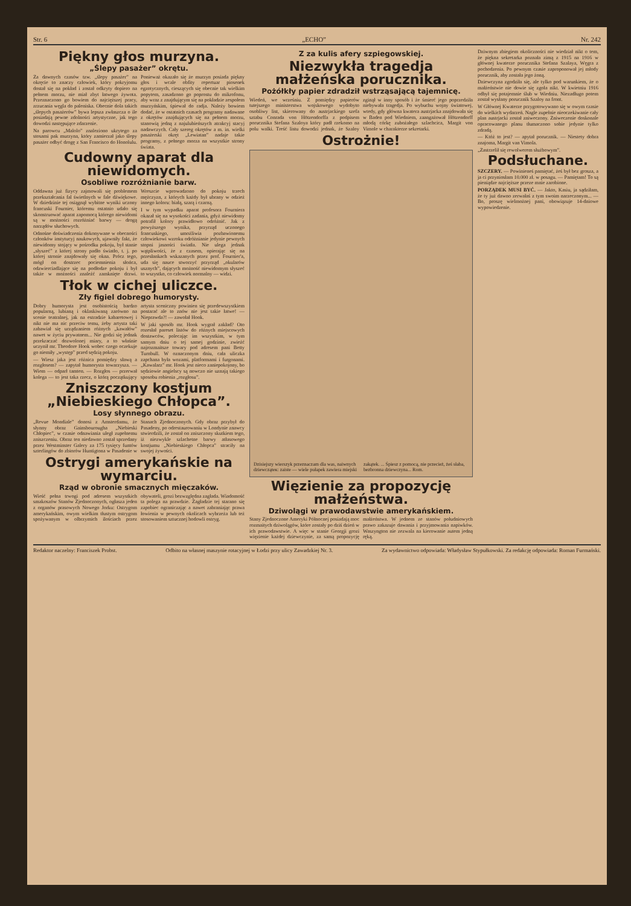Str. 6 „ECHO” Nr. 242
Piękny głos murzyna.
„Ślepy pasażer” okrętu.
Za dawnych czasów tzw. „ślepy pasażer” na okręcie to znaczy człowiek, który pokryjomu dostał się na pokład i został odkryty dopiero na pełnem morzu, nie miał zbyt łatwego żywota. Przeznaczono go bowiem do najcięższej pracy, zrzucania węgla do paleniska. Obecnie dola takich „ślepych pasażerów” bywa lepsza zwłaszcza o ile posiadają pewne zdolności artystyczne, jak tego dowodzi następujące zdarzenie.
Na parowcu „Malolo” znaleziono ukrytego za stosami pak murzyna, który zamierzał jako ślepy pasażer odbyć drogę z San Francisco do Honolulu. Ponieważ okazało się że murzyn posiada piękny głos i wcale obfity repertuar piosenek egzotycznych, cieszących się obecnie tak wielkim popytem, zasadzono go poprostu do mikrofonu, aby wraz z znajdującym się na pokładzie zespołem murzyńskim, śpiewał do radja. Należy bowiem dodać, że w ostatnich czasach programy nadawane z okrętów znajdujących się na pełnem morzu, stanowią jedną z najulubieńszych atrakcyj stacyj nadawczych. Cały szereg okrętów a m. in. wielki pasażerski okręt „Lewiatan” nadaje takie programy, z pełnego morza na wszystkie strony świata.
Cudowny aparat dla niewidomych.
Osobliwe rozróżnianie barw.
Oddawna już fizycy zajmowali się problemem przekształcania fal świetlnych w fale dźwiękowe. W dziedzinie tej osiągnął wybitne wyniki uczony francuski Fournier, któremu ostatnio udało się skonstruować aparat zapomocą którego niewidomi są w możności rozróżniać barwy — drogą narządów słuchowych.
Odnośne doświadczenia dokonywane w obecności członków instytucyj naukowych, ujawniły fakt, że niewidomy stojący w pośrodku pokoju, był stanie „słyszeć” z której strony padło światło, t. j. po której stronie znajdowały się okna. Prócz tego, mógł on dostrzec pociemnienia słońca, odzwierciadlające się na podłodze pokoju i był także w możności znaleźć zamknięte drzwi. Wreszcie wprowadzono do pokoju trzech mężczyzn, z których każdy był ubrany w odzież innego koloru: białą, szarą i czarną.
I w tym wypadku aparat profesora Fourniera okazał się na wysokości zadania, gdyż niewidomy potrafił kolory prawidłowo odróżnić. Jak z powyższego wynika, przyrząd uczonego francuskiego, umożliwia pozbawionemu człowiekowi wzroku odróżnianie jedynie pewnych stopni jasności światła. Nie ulega jednak wątpliwości, że z czasem, opierając się na przesłankach wskazanych przez prof. Fournier'a, uda się nauce stworzyć przyrząd „okularów usznych”, dających możność niewidomym słyszeć to wszystko, co człowiek normalny — widzi.
Tłok w cichej uliczce.
Zły figiel dobrego humorysty.
Dobry humorysta jest osobistością bardzo popularną, lubianą i oklaskiwaną zarówno na scenie teatralnej, jak na estradzie kabaretowej i nikt nie ma nic przeciw temu, żeby artysta taki zabawiał się urządzaniem różnych „kawałów” nawet w życiu prywatnem... Nie godzi się jednak przekraczać dozwolonej miary, a to właśnie uczynił mr. Theodore Hook wobec czego oczekuje go niemiły „występ” przed sędzią pokoju.
— Wiesz jaka jest różnica pomiędzy sławą a rozgłosem? — zapytał humorysta towarzysza. — Wiem — odparł tamten. — Rozgłos — przerwał kolega — to jest taka rzecz, o którą początkujący artysta sceniczny powinien się przedewszystkiem postarać ale to znów nie jest takie łatwe! — Nieprawda?! — zawołał Hook.
W jaki sposób mr. Hook wygrał zakład? Oto rozesłał pareset listów do różnych miejscowych dostawców, polecając im wszystkim, w tym samym dniu o tej samej godzinie, zwieźć najrozmaitsze towary pod adresem pani Betty Turnbull. W oznaczonym dniu, cała uliczka zapchana była wozami, platformami i furgonami. „Kawalarz” mr. Hook jest nieco zaniepokojony, bo sędziowie angielscy są nowczo nie uznają takiego sposobu robienia „rozgłosu”.
Zniszczony kostjum „Niebieskiego Chłopca”.
Losy słynnego obrazu.
„Revue Mondiale” donosi z Amsterdamu, że słynny obraz Gainsbouroughа „Niebieski Chłopiec”, w czasie odnawiania uległ zupełnemu zniszczeniu. Obraz ten niedawno został sprzedany przez Westminster Galery za 175 tysięcy funtów szterlingów do zbiorów Huntigtona w Pasadenie w Stanach Zjednoczonych. Gdy obraz przybył do Pasadeny, po odrestaurowaniu w Londynie znawcy stwierdzili, że został on zniszczony skutkiem tego, iż niezwykle szlachetne barwy atłasowego kostjumu „Niebieskiego Chłopca” straciły na swojej żywości.
Ostrygi amerykańskie na wymarciu.
Rząd w obronie smacznych mięczaków.
Wieść pełna trwogi pod adresem wszystkich smakoszów Stanów Zjednoczonych, ogłasza jeden z organów prasowych Nowego Jorku: Ostrygom amerykańskim, owym wielkim tłustym ostrygom spożywanym w olbrzymich ilościach przez obywateli, grozi bezwzględna zagłada. Wiadomość ta polega na prawdzie. Zagładzie tej starano się zapobiec ograniczając a nawet zabraniając prawa łowienia w pewnych okolicach wybrzeża lub też stosowaniem sztucznej hodowli ostryg.
Z za kulis afery szpiegowskiej.
Niezwykła tragedja małżeńska porucznika.
Pożółkły papier zdradził wstrząsającą tajemnicę.
Wiedeń, we wrześniu. Z pomiędzy papierów tutejszego ministerstwa wojskowego wydobyto osobliwy list, skierowany do austrjackiego szefa sztabu Conrada von Hötzendorffa z podpisem porucznika Stefana Szaloya który padł rzekomo na polu walki. Treść listu dowodzi jednak, że Szaloy zginął w inny sposób i że śmierć jego poprzedziła niebywała tragedja. Po wybuchu wojny światowej, wtedy, gdy główna kwatera austrjacka znajdowała się w Baden pod Wiedniem, zaangażował Hötzendorff młodą córkę zubożałego szlachcica, Margit von Vimole w charakterze sekretarki.
Ostrożnie!
Dzisiejszy wierszyk przeznaczam dla was, naiwnych dziewcząteк: zaiste — wiele pułapek zawiera miejski zakątek. ... Śpiesz z pomocą, nie przecież, żeś słaba, bezbronna dziewczyna... Rom.
Więzienie za propozycję małżeństwa.
Dziwolągi w prawodawstwie amerykańskiem.
Stany Zjednoczone Ameryki Północnej posiadają moc rozmaitych dziwolągów, które zostały po dziś dzień w ich prawodawstwie. A więc w stanie Georgji grozi więzienie każdej dziewczynie, za samą propozycję małżeństwa. W jednem ze stanów południowych prawo zakazuje dawania i przyjmowania napiwków. Waszyngton nie zezwala na kierowanie autem jedną ręką.
Dziwnym zbiegiem okoliczności nie wiedział nikt o tem, że piękna sekretarka poznała zimą z 1915 na 1916 w głównej kwaterze porucznika Stefana Szalaya, Węgra z pochodzenia. Po pewnym czasie zaproponował jej młody porucznik, aby została jego żoną.
Dziewczyna zgodziła się, ale tylko pod warunkiem, że o małżeństwie nie dowie się zgoła nikt. W kwietniu 1916 odbył się potajemnie ślub w Wiedniu. Niezadługo potem został wysłany porucznik Szaloy na front.
W Głównej Kwaterze przygotowywano się w owym czasie do wielkich wydarzeń. Nagle zupełnie nieoczekiwanie cały plan austrjacki został zniweczony. Zniweczenie doskonale opracowanego planu tłumaczono sobie jedynie tylko zdradą.
— Któż to jest? — apytał porucznik. — Niestety dobra znajoma, Margit van Vimola.
„Zastrzelił się rewolwerem służbowym”.
Podsłuchane.
SZCZERY. — Powinieneś pamiętać, żeś był bez grosza, a ja ci przyniosłam 10.000 zł. w posagu. — Pamiętam! To są pieniądze najcięższe przeze mnie zarobione.
PORZĄDEK MUSI BYĆ. — Jakto, Kasiu, ja sądziłam, że ty już dawno zerwałaś z tym swoim narzeczonym... — Bo, proszę wielmożnej pani, obowiązuje 14-dniowe wypowiedzenie.
Redaktor naczelny: Franciszek Probst. Odbito na własnej maszynie rotacyjnej w Łodzi przy ulicy Zawadzkiej Nr. 3. Za wydawnictwo odpowiada: Władysław Stypułkowski. Za redakcję odpowiada: Roman Furmański.